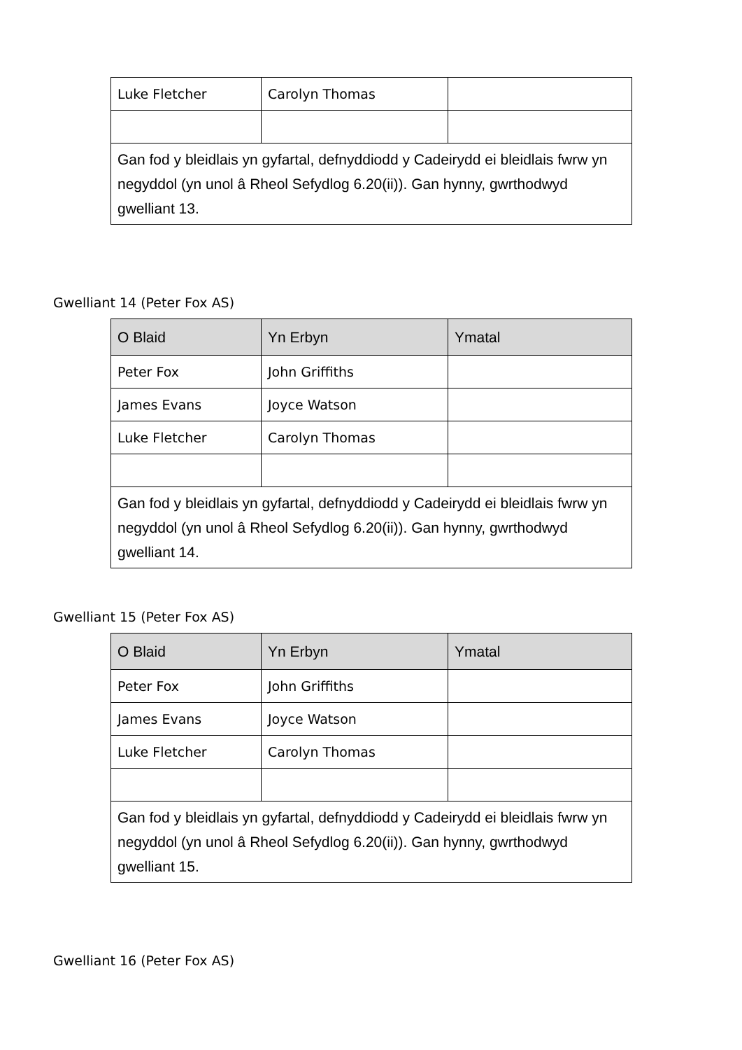| Luke Fletcher | Carolyn Thomas | |
| Gan fod y bleidlais yn gyfartal, defnyddiodd y Cadeirydd ei bleidlais fwrw yn negyddol (yn unol â Rheol Sefydlog 6.20(ii)). Gan hynny, gwrthodwyd gwelliant 13. | | |
Gwelliant 14 (Peter Fox AS)
| O Blaid | Yn Erbyn | Ymatal |
| --- | --- | --- |
| Peter Fox | John Griffiths | |
| James Evans | Joyce Watson | |
| Luke Fletcher | Carolyn Thomas | |
| Gan fod y bleidlais yn gyfartal, defnyddiodd y Cadeirydd ei bleidlais fwrw yn negyddol (yn unol â Rheol Sefydlog 6.20(ii)). Gan hynny, gwrthodwyd gwelliant 14. | | |
Gwelliant 15 (Peter Fox AS)
| O Blaid | Yn Erbyn | Ymatal |
| --- | --- | --- |
| Peter Fox | John Griffiths | |
| James Evans | Joyce Watson | |
| Luke Fletcher | Carolyn Thomas | |
| Gan fod y bleidlais yn gyfartal, defnyddiodd y Cadeirydd ei bleidlais fwrw yn negyddol (yn unol â Rheol Sefydlog 6.20(ii)). Gan hynny, gwrthodwyd gwelliant 15. | | |
Gwelliant 16 (Peter Fox AS)